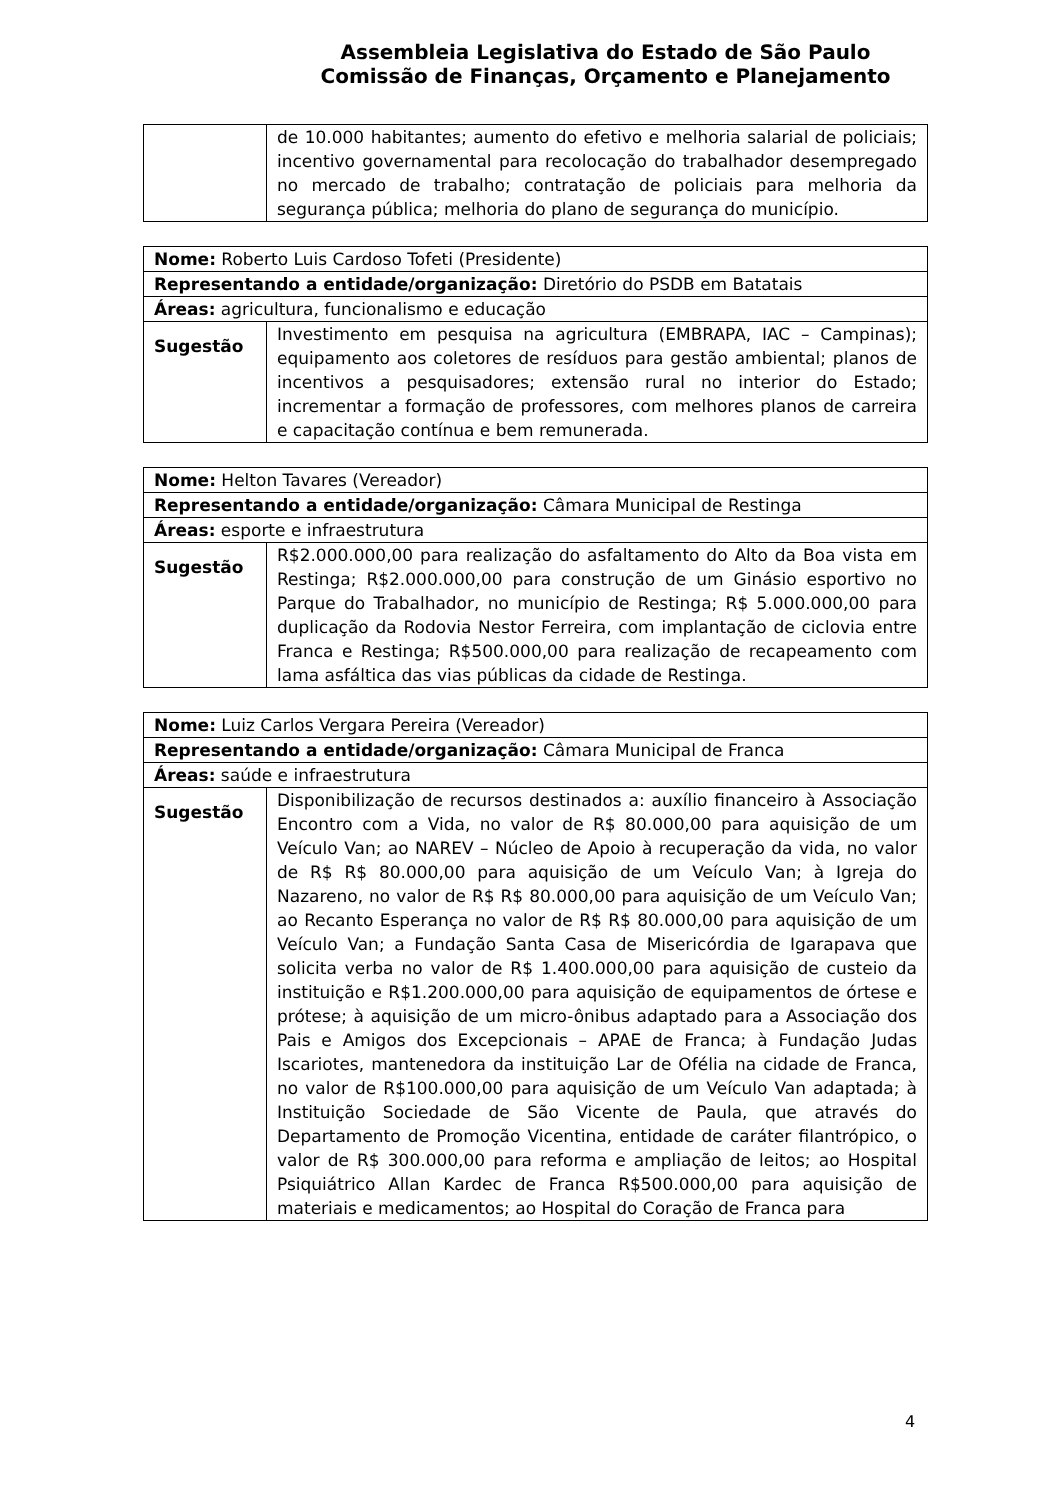Assembleia Legislativa do Estado de São Paulo
Comissão de Finanças, Orçamento e Planejamento
| | de 10.000 habitantes; aumento do efetivo e melhoria salarial de policiais; incentivo governamental para recolocação do trabalhador desempregado no mercado de trabalho; contratação de policiais para melhoria da segurança pública; melhoria do plano de segurança do município. |
| Nome: Roberto Luis Cardoso Tofeti (Presidente) | |
| Representando a entidade/organização: Diretório do PSDB em Batatais | |
| Áreas: agricultura, funcionalismo e educação | |
| Sugestão | Investimento em pesquisa na agricultura (EMBRAPA, IAC – Campinas); equipamento aos coletores de resíduos para gestão ambiental; planos de incentivos a pesquisadores; extensão rural no interior do Estado; incrementar a formação de professores, com melhores planos de carreira e capacitação contínua e bem remunerada. |
| Nome: Helton Tavares (Vereador) | |
| Representando a entidade/organização: Câmara Municipal de Restinga | |
| Áreas: esporte e infraestrutura | |
| Sugestão | R$2.000.000,00 para realização do asfaltamento do Alto da Boa vista em Restinga; R$2.000.000,00 para construção de um Ginásio esportivo no Parque do Trabalhador, no município de Restinga; R$ 5.000.000,00 para duplicação da Rodovia Nestor Ferreira, com implantação de ciclovia entre Franca e Restinga; R$500.000,00 para realização de recapeamento com lama asfáltica das vias públicas da cidade de Restinga. |
| Nome: Luiz Carlos Vergara Pereira (Vereador) | |
| Representando a entidade/organização: Câmara Municipal de Franca | |
| Áreas: saúde e infraestrutura | |
| Sugestão | Disponibilização de recursos destinados a: auxílio financeiro à Associação Encontro com a Vida, no valor de R$ 80.000,00 para aquisição de um Veículo Van; ao NAREV – Núcleo de Apoio à recuperação da vida, no valor de R$ R$ 80.000,00 para aquisição de um Veículo Van; à Igreja do Nazareno, no valor de R$ R$ 80.000,00 para aquisição de um Veículo Van; ao Recanto Esperança no valor de R$ R$ 80.000,00 para aquisição de um Veículo Van; a Fundação Santa Casa de Misericórdia de Igarapava que solicita verba no valor de R$ 1.400.000,00 para aquisição de custeio da instituição e R$1.200.000,00 para aquisição de equipamentos de órtese e prótese; à aquisição de um micro-ônibus adaptado para a Associação dos Pais e Amigos dos Excepcionais – APAE de Franca; à Fundação Judas Iscariotes, mantenedora da instituição Lar de Ofélia na cidade de Franca, no valor de R$100.000,00 para aquisição de um Veículo Van adaptada; à Instituição Sociedade de São Vicente de Paula, que através do Departamento de Promoção Vicentina, entidade de caráter filantrópico, o valor de R$ 300.000,00 para reforma e ampliação de leitos; ao Hospital Psiquiátrico Allan Kardec de Franca R$500.000,00 para aquisição de materiais e medicamentos; ao Hospital do Coração de Franca para |
4